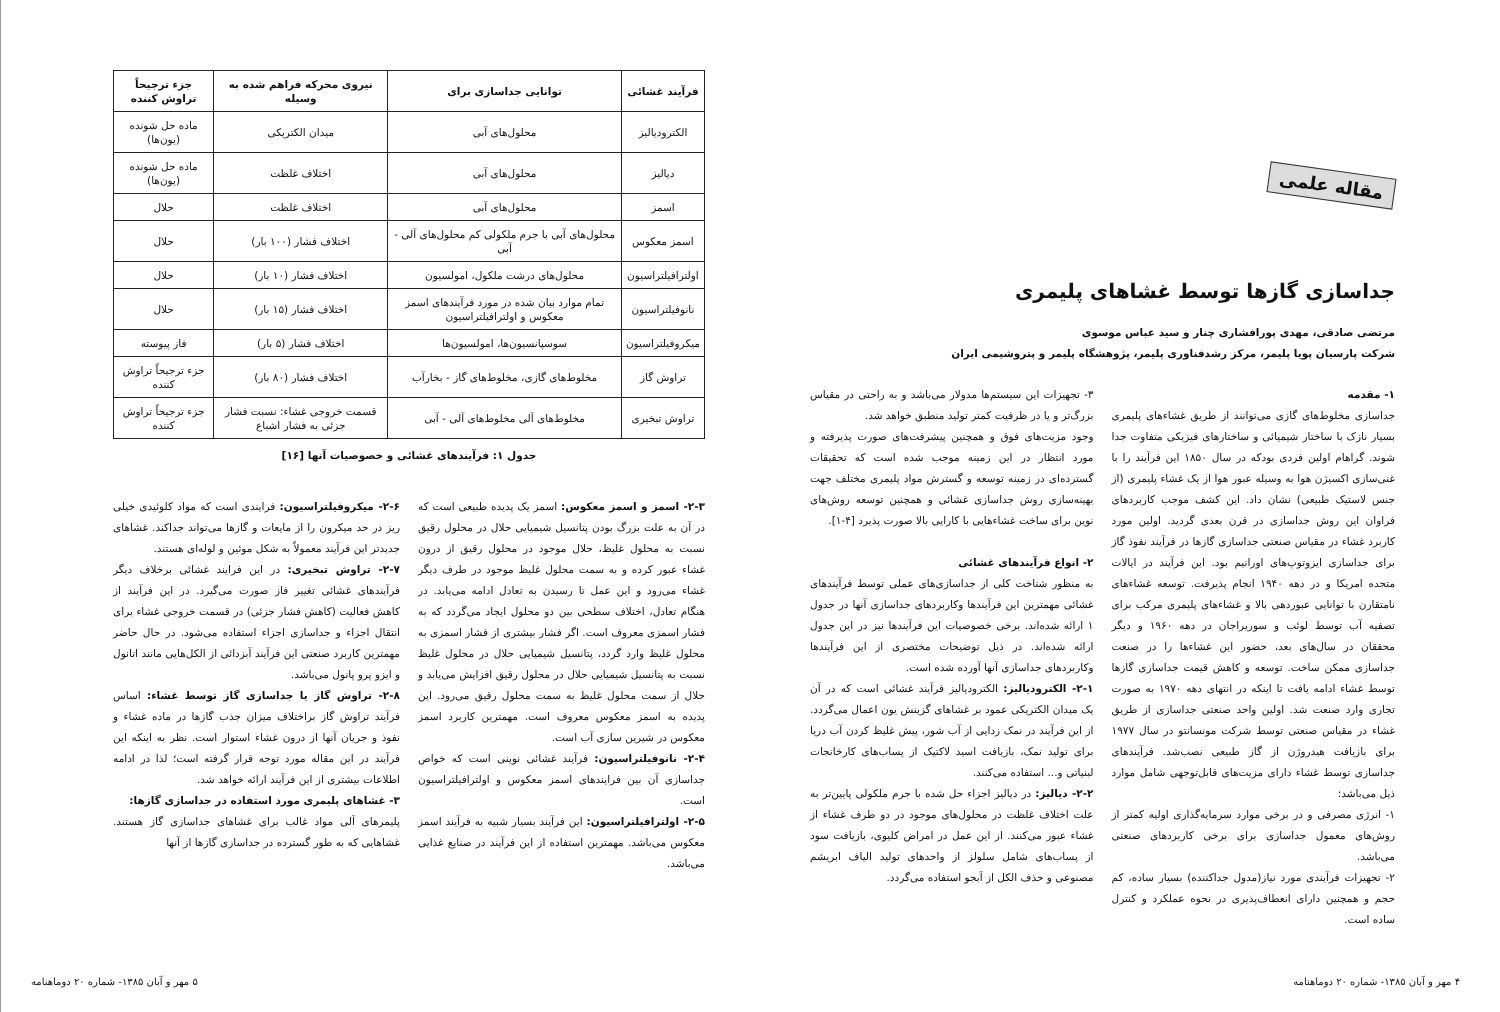مقاله علمی
جداسازی گازها توسط غشاهای پلیمری
مرتضی صادقی، مهدی پورافشاری چنار و سید عباس موسوی
شرکت پارسیان پویا پلیمر، مرکز رشدفناوری پلیمر، پژوهشگاه پلیمر و پتروشیمی ایران
۱- مقدمه
جداسازی مخلوط‌های گازی می‌توانند از طریق غشاءهای پلیمری بسیار نازک با ساختار شیمیائی و ساختارهای فیزیکی متفاوت جدا شوند. گراهام اولین فردی بودکه در سال ۱۸۵۰ این فرآیند را با غنی‌سازی اکسیژن هوا به وسیله عبور هوا از یک غشاء پلیمری (از جنس لاستیک طبیعی) نشان داد. این کشف موجب کاربردهای فراوان این روش جداسازی در قرن بعدی گردید. اولین مورد کاربرد غشاء در مقیاس صنعتی جداسازی گازها در فرآیند نفوذ گاز برای جداسازی ایزوتوپ‌های اورانیم بود. این فرآیند در ایالات متحده امریکا و در دهه ۱۹۴۰ انجام پذیرفت. توسعه غشاءهای نامتقارن با توانایی عبوردهی بالا و غشاءهای پلیمری مرکب برای تصفیه آب توسط لوئب و سوریراجان در دهه ۱۹۶۰ و دیگر محققان در سال‌های بعد، حضور این غشاءها را در صنعت جداسازی ممکن ساخت. توسعه و کاهش قیمت جداسازی گازها توسط غشاء ادامه یافت تا اینکه در انتهای دهه ۱۹۷۰ به صورت تجاری وارد صنعت شد. اولین واحد صنعتی جداسازی از طریق غشاء در مقیاس صنعتی توسط شرکت مونسانتو در سال ۱۹۷۷ برای بازیافت هیدروژن از گاز طبیعی نصب‌شد. فرآیندهای جداسازی توسط غشاء دارای مزیت‌های قابل‌توجهی شامل موارد ذیل می‌باشد:
۱- انرژی مصرفی و در برخی موارد سرمایه‌گذاری اولیه کمتر از روش‌های معمول جداسازی برای برخی کاربردهای صنعتی می‌باشد.
۲- تجهیزات فرآیندی مورد نیاز(مدول جداکننده) بسیار ساده، کم حجم و همچنین دارای انعطاف‌پذیری در نحوه عملکرد و کنترل ساده است.
۳- تجهیزات این سیستم‌ها مدولار می‌باشد و به راحتی در مقیاس بزرگ‌تر و یا در ظرفیت کمتر تولید منطبق خواهد شد.
وجود مزیت‌های فوق و همچنین پیشرفت‌های صورت پذیرفته و مورد انتظار در این زمینه موجب شده است که تحقیقات گسترده‌ای در زمینه توسعه و گسترش مواد پلیمری مختلف جهت بهینه‌سازی روش جداسازی غشائی و همچنین توسعه روش‌های نوین برای ساخت غشاءهایی با کارایی بالا صورت پذیرد [۴-۱].
۲- انواع فرآیندهای غشائی
به منظور شناخت کلی از جداسازی‌های عملی توسط فرآیندهای غشائی مهمترین این فرآیندها وکاربردهای جداسازی آنها در جدول ۱ ارائه شده‌اند. برخی خصوصیات این فرآیندها نیز در این جدول ارائه شده‌اند. در ذیل توضیحات مختصری از این فرآیندها وکاربردهای جداسازی آنها آورده شده است.
۲-۱- الکترودیالیز: الکترودیالیز فرآیند غشائی است که در آن یک میدان الکتریکی عمود بر غشاهای گزینش یون اعمال می‌گردد. از این فرآیند در نمک زدایی از آب شور، پیش غلیظ کردن آب دریا برای تولید نمک، بازیافت اسید لاکتیک از پساب‌های کارخانجات لبنیاتی و... استفاده می‌کنند.
۲-۲- دیالیز: در دیالیز اجزاء حل شده با جرم ملکولی پایین‌تر به علت اختلاف غلظت در محلول‌های موجود در دو طرف غشاء از غشاء عبور می‌کنند. از این عمل در امراض کلیوی، بازیافت سود از پساب‌های شامل سلولز از واحدهای تولید الیاف ابریشم مصنوعی و حذف الکل از آبجو استفاده می‌گردد.
۴ مهر و آبان ۱۳۸۵- شماره ۲۰ دوماهنامه
| فرآیند غشائی | توانایی جداسازی برای | نیروی محرکه فراهم شده به وسیله | جزء ترجیحاً تراوش کننده |
| --- | --- | --- | --- |
| الکترودیالیز | محلول‌های آبی | میدان الکتریکی | ماده حل شونده (یون‌ها) |
| دیالیز | محلول‌های آبی | اختلاف غلظت | ماده حل شونده (یون‌ها) |
| اسمز | محلول‌های آبی | اختلاف غلظت | حلال |
| اسمز معکوس | محلول‌های آبی با جرم ملکولی کم محلول‌های آلی - آبی | اختلاف فشار (۱۰۰ بار) | حلال |
| اولترافیلتراسیون | محلول‌های درشت ملکول، امولسیون | اختلاف فشار (۱۰ بار) | حلال |
| نانوفیلتراسیون | تمام موارد بیان شده در مورد فرآیندهای اسمز معکوس و اولترافیلتراسیون | اختلاف فشار (۱۵ بار) | حلال |
| میکروفیلتراسیون | سوسپانسیون‌ها، امولسیون‌ها | اختلاف فشار (۵ بار) | فاز پیوسته |
| تراوش گاز | مخلوط‌های گازی، مخلوط‌های گاز - بخارآب | اختلاف فشار (۸۰ بار) | جزء ترجیحاً تراوش کننده |
| تراوش تبخیری | مخلوط‌های آلی مخلوط‌های آلی - آبی | قسمت خروجی غشاء: نسبت فشار جزئی به فشار اشباع | جزء ترجیحاً تراوش کننده |
جدول ۱: فرآیندهای غشائی و خصوصیات آنها [۱۶]
۲-۳- اسمز و اسمز معکوس: اسمز یک پدیده طبیعی است که در آن به علت بزرگ بودن پتانسیل شیمیایی حلال در محلول رقیق نسبت به محلول غلیظ، حلال موجود در محلول رقیق از درون غشاء عبور کرده و به سمت محلول غلیظ موجود در طرف دیگر غشاء می‌رود و این عمل تا رسیدن به تعادل ادامه می‌یابد. در هنگام تعادل، اختلاف سطحی بین دو محلول ایجاد می‌گردد که به فشار اسمزی معروف است. اگر فشار بیشتری از فشار اسمزی به محلول غلیظ وارد گردد، پتانسیل شیمیایی حلال در محلول غلیظ نسبت به پتانسیل شیمیایی حلال در محلول رقیق افزایش می‌یابد و حلال از سمت محلول غلیظ به سمت محلول رقیق می‌رود. این پدیده به اسمز معکوس معروف است. مهمترین کاربرد اسمز معکوس در شیرین سازی آب است.
۲-۴- نانوفیلتراسیون: فرآیند غشائی نوینی است که خواص جداسازی آن بین فرایندهای اسمز معکوس و اولترافیلتراسیون است.
۲-۵- اولترافیلتراسیون: این فرآیند بسیار شبیه به فرآیند اسمز معکوس می‌باشد. مهمترین استفاده از این فرآیند در صنایع غذایی می‌باشد.
۲-۶- میکروفیلتراسیون: فرایندی است که مواد کلوئیدی خیلی ریز در حد میکرون را از مایعات و گازها می‌تواند جداکند. غشاهای جدیدتر این فرآیند معمولاً به شکل موئین و لوله‌ای هستند.
۲-۷- تراوش تبخیری: در این فرایند غشائی برخلاف دیگر فرآیندهای غشائی تغییر فاز صورت می‌گیرد. در این فرآیند از کاهش فعالیت (کاهش فشار جزئی) در قسمت خروجی غشاء برای انتقال اجزاء و جداسازی اجزاء استفاده می‌شود. در حال حاضر مهمترین کاربرد صنعتی این فرآیند آبزدائی از الکل‌هایی مانند اتانول و ایزو پرو پانول می‌باشد.
۲-۸- تراوش گاز یا جداسازی گاز توسط غشاء: اساس فرآیند تراوش گاز براختلاف میزان جذب گازها در ماده غشاء و نفوذ و جریان آنها از درون غشاء استوار است. نظر به اینکه این فرآیند در این مقاله مورد توجه قرار گرفته است؛ لذا در ادامه اطلاعات بیشتری از این فرآیند ارائه خواهد شد.
۳- غشاهای پلیمری مورد استفاده در جداسازی گازها:
پلیمرهای آلی مواد غالب برای غشاهای جداسازی گاز هستند. غشاهایی که به طور گسترده در جداسازی گازها از آنها
۵ مهر و آبان ۱۳۸۵- شماره ۲۰ دوماهنامه